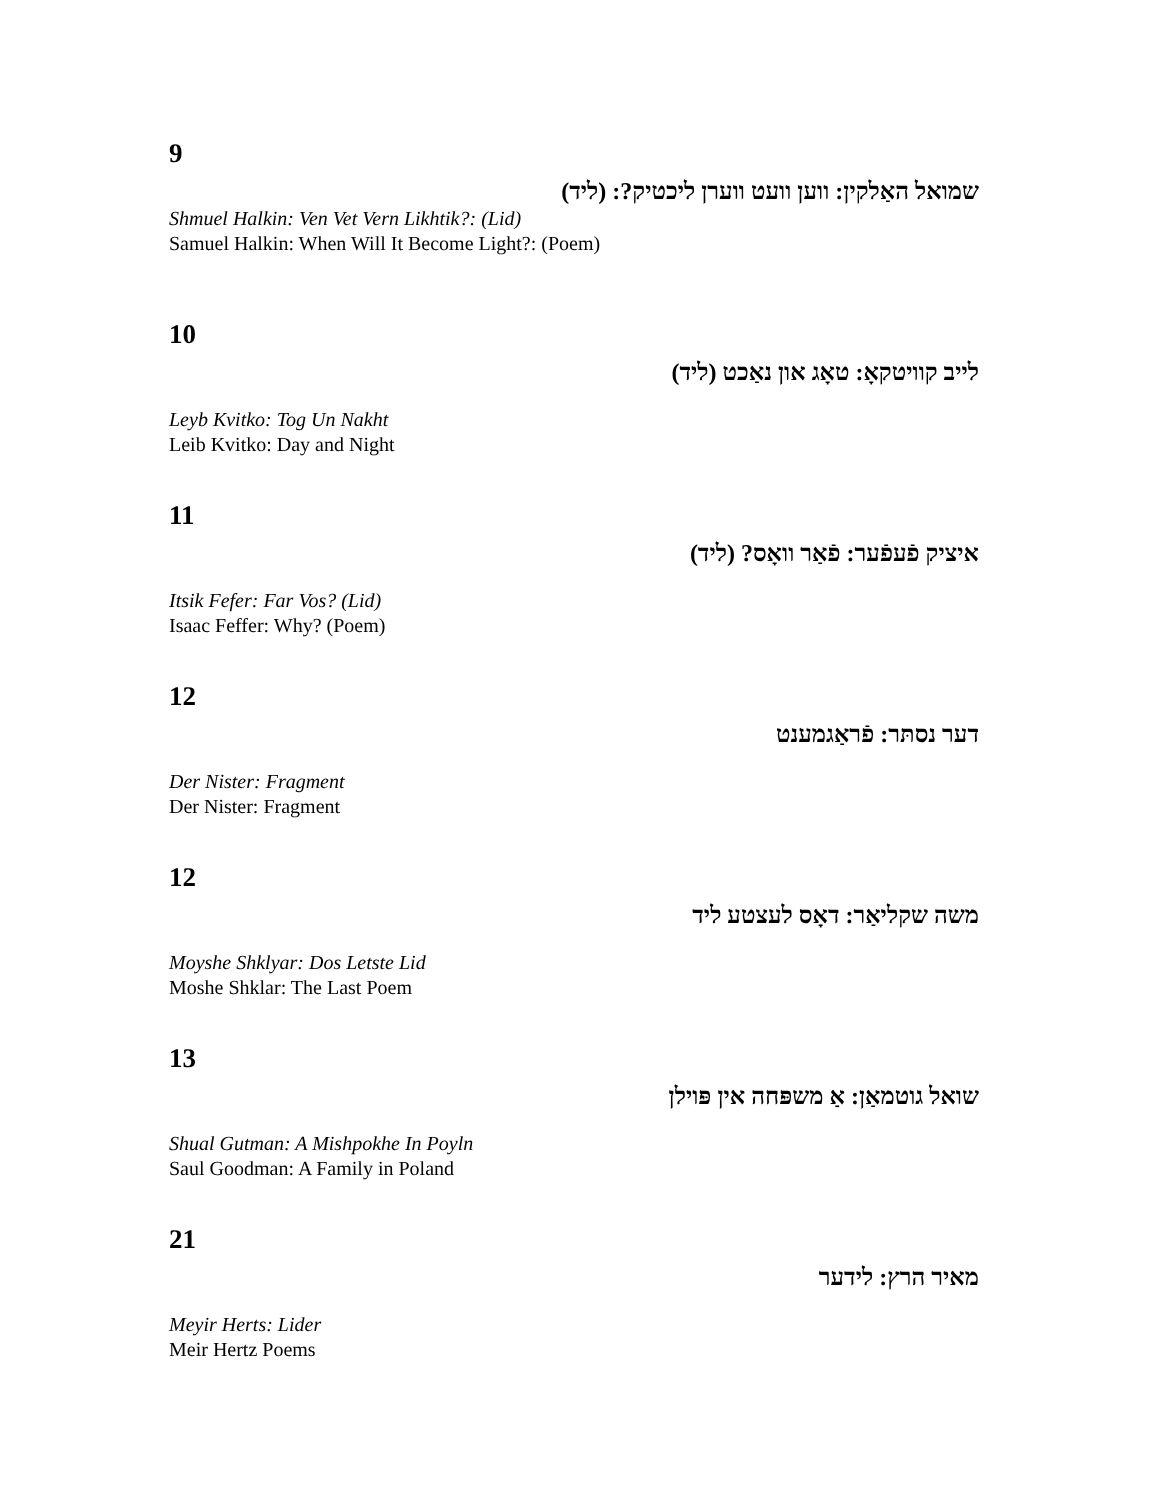9
שמואל האַלקין: ווען וועט ווערן ליכטיק?: (ליד)
Shmuel Halkin: Ven Vet Vern Likhtik?: (Lid)
Samuel Halkin: When Will It Become Light?: (Poem)
10
לייב קוויטקאָ: טאָג און נאַכט (ליד)
Leyb Kvitko: Tog Un Nakht
Leib Kvitko: Day and Night
11
איציק פֿעפֿער: פֿאַר וואָס? (ליד)
Itsik Fefer: Far Vos? (Lid)
Isaac Feffer: Why? (Poem)
12
דער נסתּר: פֿראַגמענט
Der Nister: Fragment
Der Nister: Fragment
12
משה שקליאַר: דאָס לעצטע ליד
Moyshe Shklyar: Dos Letste Lid
Moshe Shklar: The Last Poem
13
שואל גוטמאַן: אַ משפּחה אין פּוילן
Shual Gutman: A Mishpokhe In Poyln
Saul Goodman: A Family in Poland
21
מאיר הרץ: לידער
Meyir Herts: Lider
Meir Hertz Poems